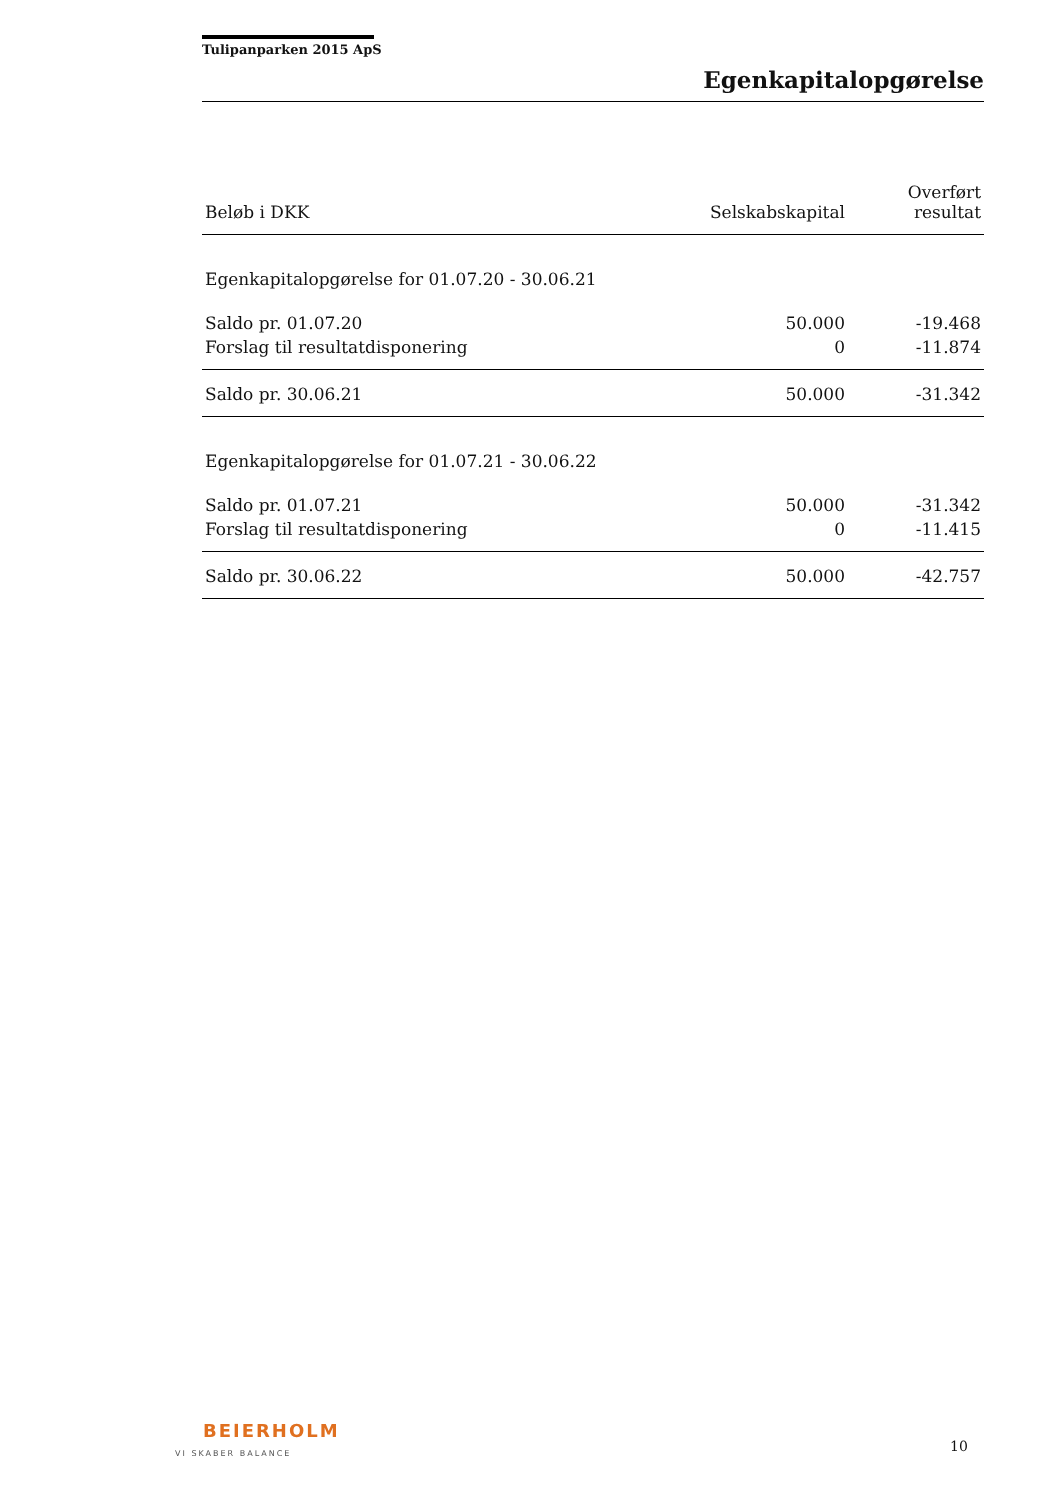Tulipanparken 2015 ApS
Egenkapitalopgørelse
| Beløb i DKK | Selskabskapital | Overført resultat |
| --- | --- | --- |
| Egenkapitalopgørelse for 01.07.20 - 30.06.21 | | |
| Saldo pr. 01.07.20 | 50.000 | -19.468 |
| Forslag til resultatdisponering | 0 | -11.874 |
| Saldo pr. 30.06.21 | 50.000 | -31.342 |
| Egenkapitalopgørelse for 01.07.21 - 30.06.22 | | |
| Saldo pr. 01.07.21 | 50.000 | -31.342 |
| Forslag til resultatdisponering | 0 | -11.415 |
| Saldo pr. 30.06.22 | 50.000 | -42.757 |
BEIERHOLM
VI SKABER BALANCE
10